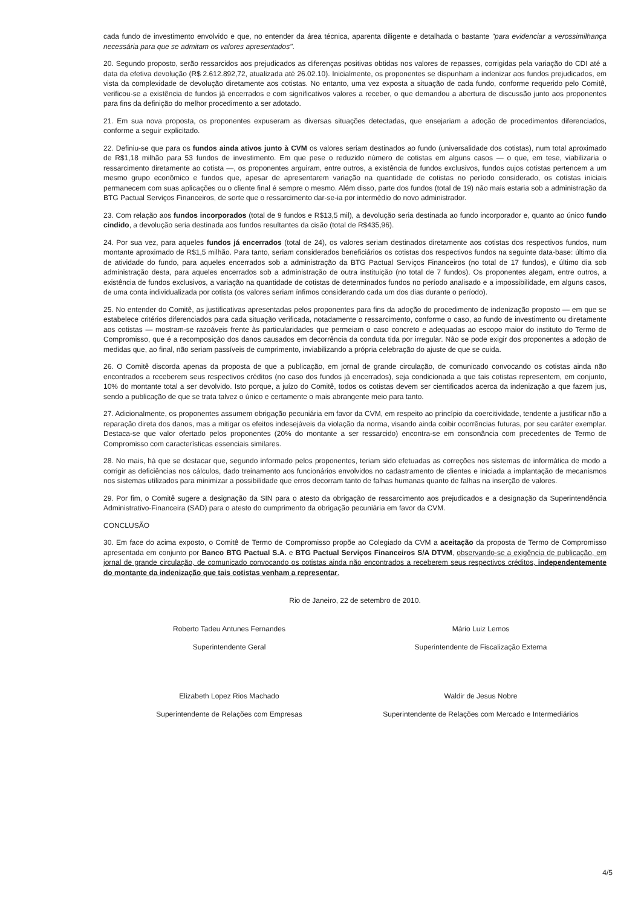cada fundo de investimento envolvido e que, no entender da área técnica, aparenta diligente e detalhada o bastante "para evidenciar a verossimilhança necessária para que se admitam os valores apresentados".
20. Segundo proposto, serão ressarcidos aos prejudicados as diferenças positivas obtidas nos valores de repasses, corrigidas pela variação do CDI até a data da efetiva devolução (R$ 2.612.892,72, atualizada até 26.02.10). Inicialmente, os proponentes se dispunham a indenizar aos fundos prejudicados, em vista da complexidade de devolução diretamente aos cotistas. No entanto, uma vez exposta a situação de cada fundo, conforme requerido pelo Comitê, verificou-se a existência de fundos já encerrados e com significativos valores a receber, o que demandou a abertura de discussão junto aos proponentes para fins da definição do melhor procedimento a ser adotado.
21. Em sua nova proposta, os proponentes expuseram as diversas situações detectadas, que ensejariam a adoção de procedimentos diferenciados, conforme a seguir explicitado.
22. Definiu-se que para os fundos ainda ativos junto à CVM os valores seriam destinados ao fundo (universalidade dos cotistas), num total aproximado de R$1,18 milhão para 53 fundos de investimento. Em que pese o reduzido número de cotistas em alguns casos — o que, em tese, viabilizaria o ressarcimento diretamente ao cotista —, os proponentes arguiram, entre outros, a existência de fundos exclusivos, fundos cujos cotistas pertencem a um mesmo grupo econômico e fundos que, apesar de apresentarem variação na quantidade de cotistas no período considerado, os cotistas iniciais permanecem com suas aplicações ou o cliente final é sempre o mesmo. Além disso, parte dos fundos (total de 19) não mais estaria sob a administração da BTG Pactual Serviços Financeiros, de sorte que o ressarcimento dar-se-ia por intermédio do novo administrador.
23. Com relação aos fundos incorporados (total de 9 fundos e R$13,5 mil), a devolução seria destinada ao fundo incorporador e, quanto ao único fundo cindido, a devolução seria destinada aos fundos resultantes da cisão (total de R$435,96).
24. Por sua vez, para aqueles fundos já encerrados (total de 24), os valores seriam destinados diretamente aos cotistas dos respectivos fundos, num montante aproximado de R$1,5 milhão. Para tanto, seriam considerados beneficiários os cotistas dos respectivos fundos na seguinte data-base: último dia de atividade do fundo, para aqueles encerrados sob a administração da BTG Pactual Serviços Financeiros (no total de 17 fundos), e último dia sob administração desta, para aqueles encerrados sob a administração de outra instituição (no total de 7 fundos). Os proponentes alegam, entre outros, a existência de fundos exclusivos, a variação na quantidade de cotistas de determinados fundos no período analisado e a impossibilidade, em alguns casos, de uma conta individualizada por cotista (os valores seriam ínfimos considerando cada um dos dias durante o período).
25. No entender do Comitê, as justificativas apresentadas pelos proponentes para fins da adoção do procedimento de indenização proposto — em que se estabelece critérios diferenciados para cada situação verificada, notadamente o ressarcimento, conforme o caso, ao fundo de investimento ou diretamente aos cotistas — mostram-se razoáveis frente às particularidades que permeiam o caso concreto e adequadas ao escopo maior do instituto do Termo de Compromisso, que é a recomposição dos danos causados em decorrência da conduta tida por irregular. Não se pode exigir dos proponentes a adoção de medidas que, ao final, não seriam passíveis de cumprimento, inviabilizando a própria celebração do ajuste de que se cuida.
26. O Comitê discorda apenas da proposta de que a publicação, em jornal de grande circulação, de comunicado convocando os cotistas ainda não encontrados a receberem seus respectivos créditos (no caso dos fundos já encerrados), seja condicionada a que tais cotistas representem, em conjunto, 10% do montante total a ser devolvido. Isto porque, a juízo do Comitê, todos os cotistas devem ser cientificados acerca da indenização a que fazem jus, sendo a publicação de que se trata talvez o único e certamente o mais abrangente meio para tanto.
27. Adicionalmente, os proponentes assumem obrigação pecuniária em favor da CVM, em respeito ao princípio da coercitividade, tendente a justificar não a reparação direta dos danos, mas a mitigar os efeitos indesejáveis da violação da norma, visando ainda coibir ocorrências futuras, por seu caráter exemplar. Destaca-se que valor ofertado pelos proponentes (20% do montante a ser ressarcido) encontra-se em consonância com precedentes de Termo de Compromisso com características essenciais similares.
28. No mais, há que se destacar que, segundo informado pelos proponentes, teriam sido efetuadas as correções nos sistemas de informática de modo a corrigir as deficiências nos cálculos, dado treinamento aos funcionários envolvidos no cadastramento de clientes e iniciada a implantação de mecanismos nos sistemas utilizados para minimizar a possibilidade que erros decorram tanto de falhas humanas quanto de falhas na inserção de valores.
29. Por fim, o Comitê sugere a designação da SIN para o atesto da obrigação de ressarcimento aos prejudicados e a designação da Superintendência Administrativo-Financeira (SAD) para o atesto do cumprimento da obrigação pecuniária em favor da CVM.
CONCLUSÃO
30. Em face do acima exposto, o Comitê de Termo de Compromisso propõe ao Colegiado da CVM a aceitação da proposta de Termo de Compromisso apresentada em conjunto por Banco BTG Pactual S.A. e BTG Pactual Serviços Financeiros S/A DTVM, observando-se a exigência de publicação, em jornal de grande circulação, de comunicado convocando os cotistas ainda não encontrados a receberem seus respectivos créditos, independentemente do montante da indenização que tais cotistas venham a representar.
Rio de Janeiro, 22 de setembro de 2010.
Roberto Tadeu Antunes Fernandes
Superintendente Geral
Mário Luiz Lemos
Superintendente de Fiscalização Externa
Elizabeth Lopez Rios Machado
Superintendente de Relações com Empresas
Waldir de Jesus Nobre
Superintendente de Relações com Mercado e Intermediários
4/5